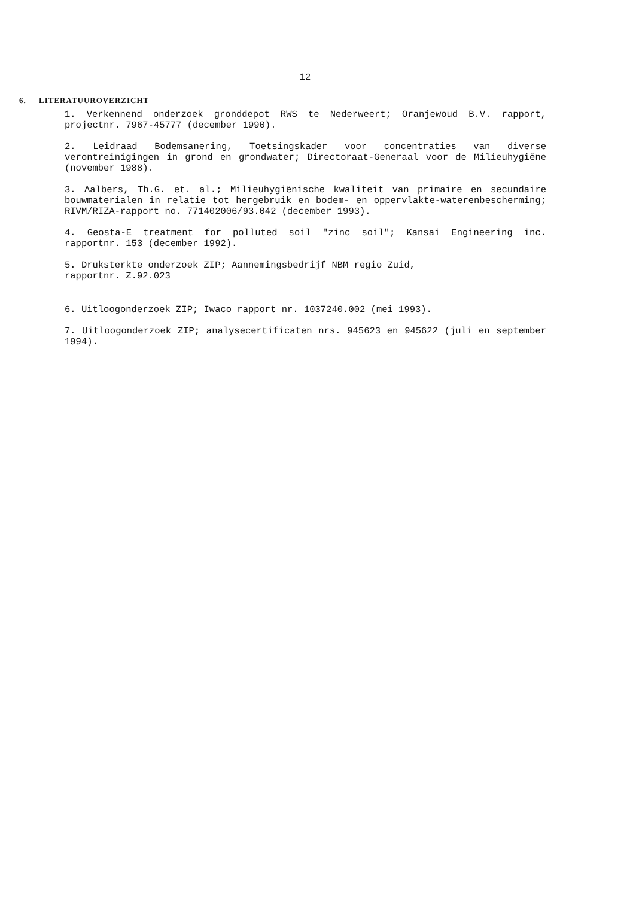12
6. LITERATUUROVERZICHT
1. Verkennend onderzoek gronddepot RWS te Nederweert; Oranjewoud B.V. rapport, projectnr. 7967-45777 (december 1990).
2. Leidraad Bodemsanering, Toetsingskader voor concentraties van diverse verontreinigingen in grond en grondwater; Directoraat-Generaal voor de Milieuhygiëne (november 1988).
3. Aalbers, Th.G. et. al.; Milieuhygiënische kwaliteit van primaire en secundaire bouwmaterialen in relatie tot hergebruik en bodem- en oppervlakte-waterenbescherming; RIVM/RIZA-rapport no. 771402006/93.042 (december 1993).
4. Geosta-E treatment for polluted soil "zinc soil"; Kansai Engineering inc. rapportnr. 153 (december 1992).
5. Druksterkte onderzoek ZIP; Aannemingsbedrijf NBM regio Zuid,
rapportnr. Z.92.023
6. Uitloogonderzoek ZIP; Iwaco rapport nr. 1037240.002 (mei 1993).
7. Uitloogonderzoek ZIP; analysecertificaten nrs. 945623 en 945622 (juli en september 1994).